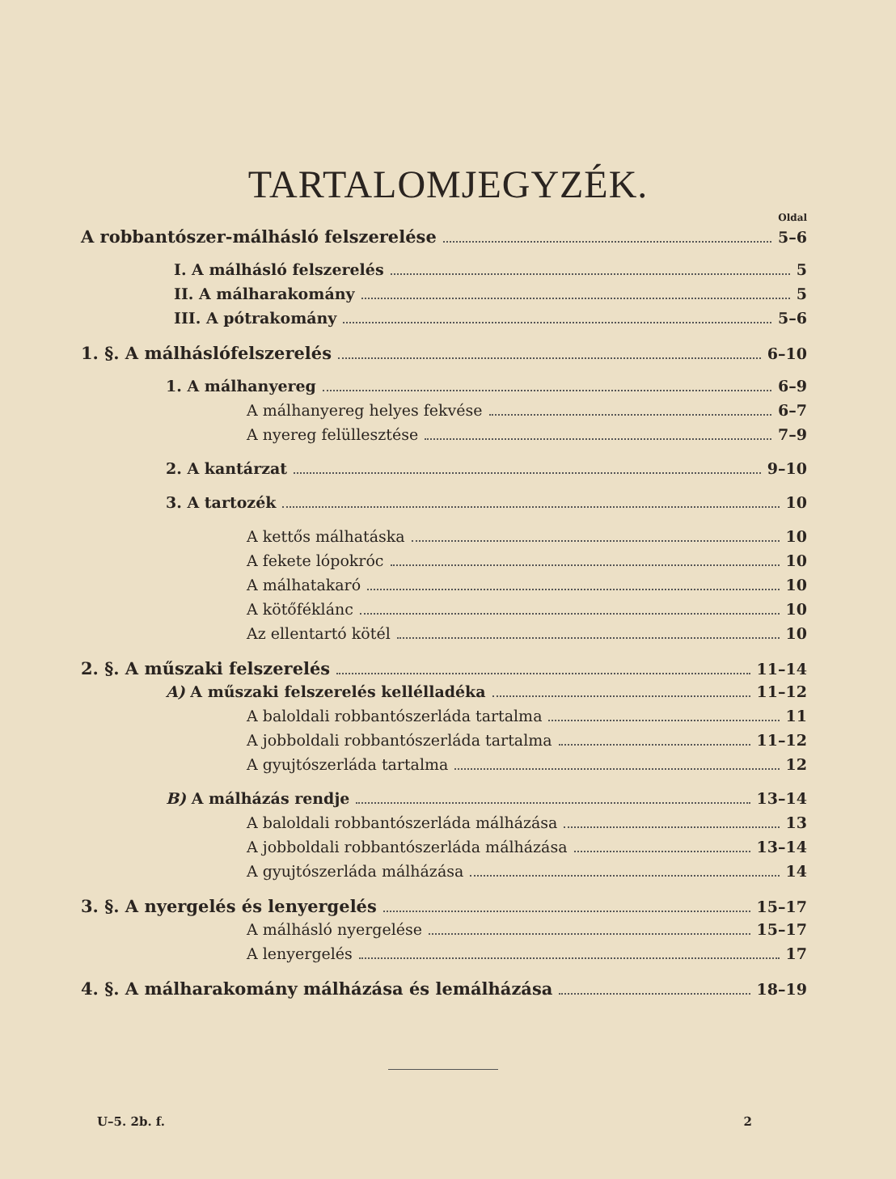TARTALOMJEGYZÉK.
Oldal
A robbantószer-málhásló felszerelése 5–6
I. A málhásló felszerelés 5
II. A málharakomány 5
III. A pótrakomány 5–6
1. §. A málháslófelszerelés 6–10
1. A málhanyereg 6–9
A málhanyereg helyes fekvése 6–7
A nyereg felüllesztése 7–9
2. A kantárzat 9–10
3. A tartozék 10
A kettős málhatáska 10
A fekete lópokróc 10
A málhatakaró 10
A kötőféklánc 10
Az ellentartó kötél 10
2. §. A műszaki felszerelés 11–14
A) A műszaki felszerelés kellélladéka 11–12
A baloldali robbantószerláda tartalma 11
A jobboldali robbantószerláda tartalma 11–12
A gyujtószerláda tartalma 12
B) A málházás rendje 13–14
A baloldali robbantószerláda málházása 13
A jobboldali robbantószerláda málházása 13–14
A gyujtószerláda málházása 14
3. §. A nyergelés és lenyergelés 15–17
A málhásló nyergelése 15–17
A lenyergelés 17
4. §. A málharakomány málházása és lemálházása 18–19
U–5. 2b. f. 2